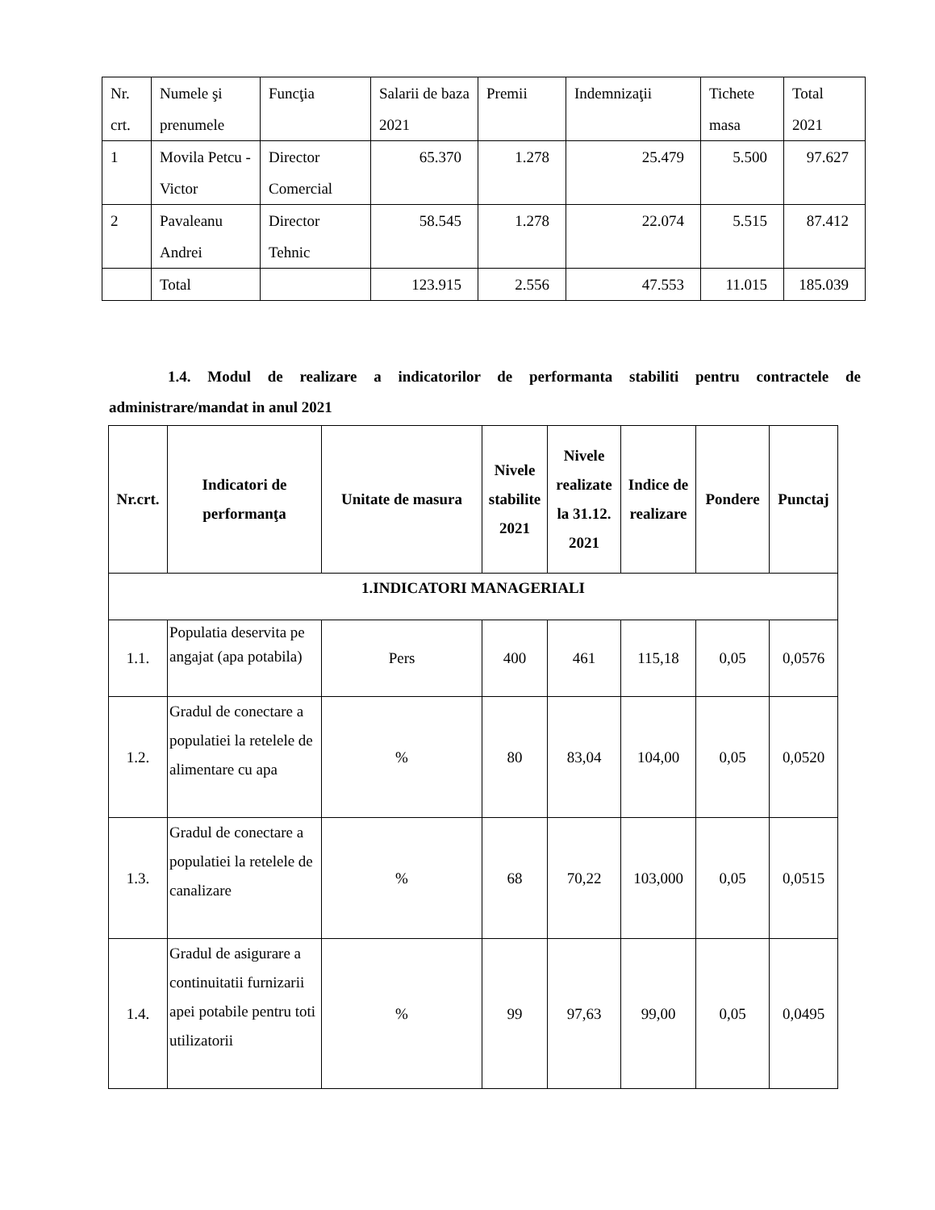| Nr. crt. | Numele şi prenumele | Funcţia | Salarii de baza 2021 | Premii | Indemnizaţii | Tichete masa | Total 2021 |
| 1 | Movila Petcu - Victor | Director Comercial | 65.370 | 1.278 | 25.479 | 5.500 | 97.627 |
| 2 | Pavaleanu Andrei | Director Tehnic | 58.545 | 1.278 | 22.074 | 5.515 | 87.412 |
| | Total | | 123.915 | 2.556 | 47.553 | 11.015 | 185.039 |
1.4. Modul de realizare a indicatorilor de performanta stabiliti pentru contractele de administrare/mandat in anul 2021
| Nr.crt. | Indicatori de performanţa | Unitate de masura | Nivele stabilite 2021 | Nivele realizate la 31.12. 2021 | Indice de realizare | Pondere | Punctaj |
| --- | --- | --- | --- | --- | --- | --- | --- |
| 1.INDICATORI MANAGERIALI | | | | | | | |
| 1.1. | Populatia deservita pe angajat (apa potabila) | Pers | 400 | 461 | 115,18 | 0,05 | 0,0576 |
| 1.2. | Gradul de conectare a populatiei la retelele de alimentare cu apa | % | 80 | 83,04 | 104,00 | 0,05 | 0,0520 |
| 1.3. | Gradul de conectare a populatiei la retelele de canalizare | % | 68 | 70,22 | 103,000 | 0,05 | 0,0515 |
| 1.4. | Gradul de asigurare a continuitatii furnizarii apei potabile pentru toti utilizatorii | % | 99 | 97,63 | 99,00 | 0,05 | 0,0495 |